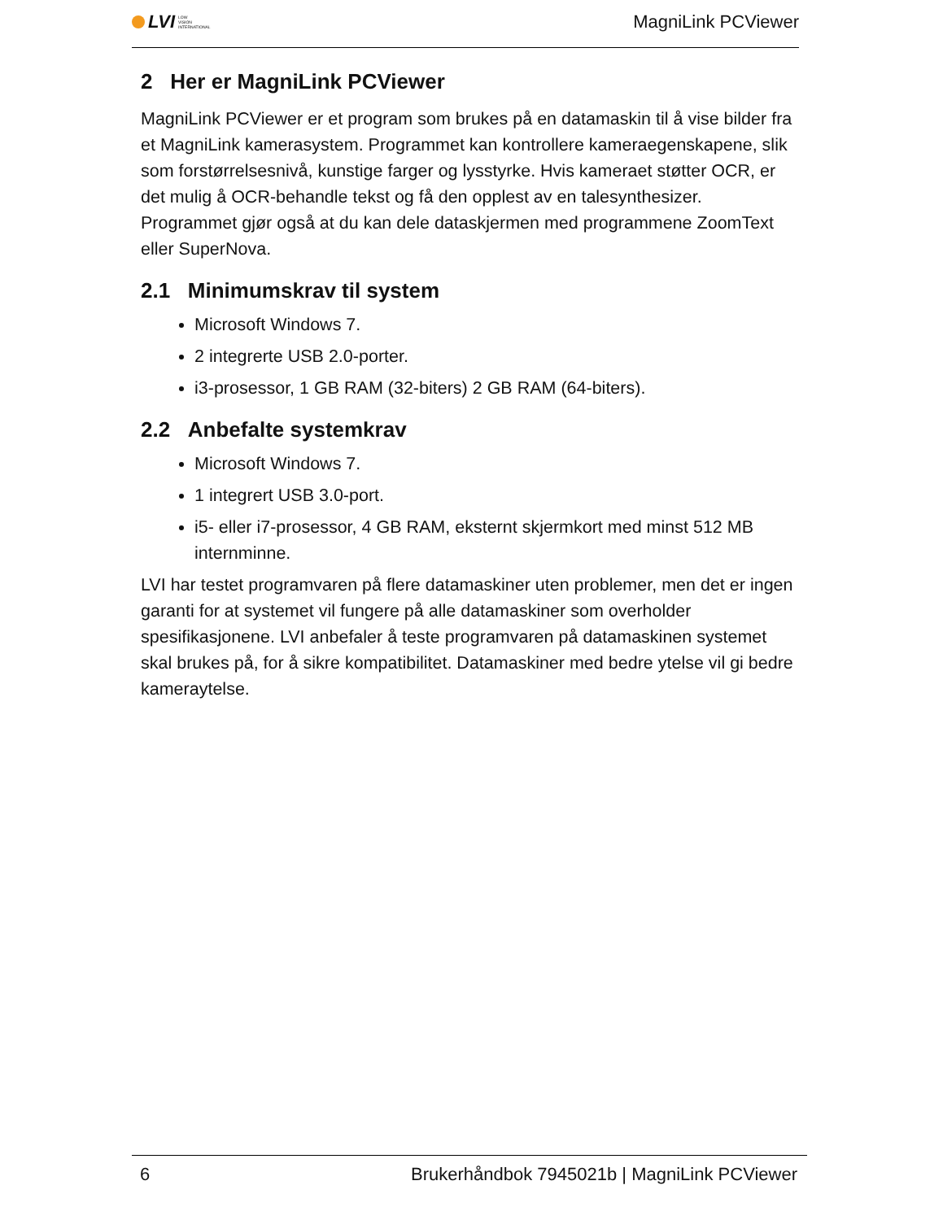LVI LOW
VISION
INTERNATIONAL
MagniLink PCViewer
2 Her er MagniLink PCViewer
MagniLink PCViewer er et program som brukes på en datamaskin til å vise bilder fra et MagniLink kamerasystem. Programmet kan kontrollere kameraegenskapene, slik som forstørrelsesnivå, kunstige farger og lysstyrke. Hvis kameraet støtter OCR, er det mulig å OCR-behandle tekst og få den opplest av en talesynthesizer. Programmet gjør også at du kan dele dataskjermen med programmene ZoomText eller SuperNova.
2.1 Minimumskrav til system
Microsoft Windows 7.
2 integrerte USB 2.0-porter.
i3-prosessor, 1 GB RAM (32-biters) 2 GB RAM (64-biters).
2.2 Anbefalte systemkrav
Microsoft Windows 7.
1 integrert USB 3.0-port.
i5- eller i7-prosessor, 4 GB RAM, eksternt skjermkort med minst 512 MB internminne.
LVI har testet programvaren på flere datamaskiner uten problemer, men det er ingen garanti for at systemet vil fungere på alle datamaskiner som overholder spesifikasjonene. LVI anbefaler å teste programvaren på datamaskinen systemet skal brukes på, for å sikre kompatibilitet. Datamaskiner med bedre ytelse vil gi bedre kameraytelse.
6 Brukerhåndbok 7945021b | MagniLink PCViewer